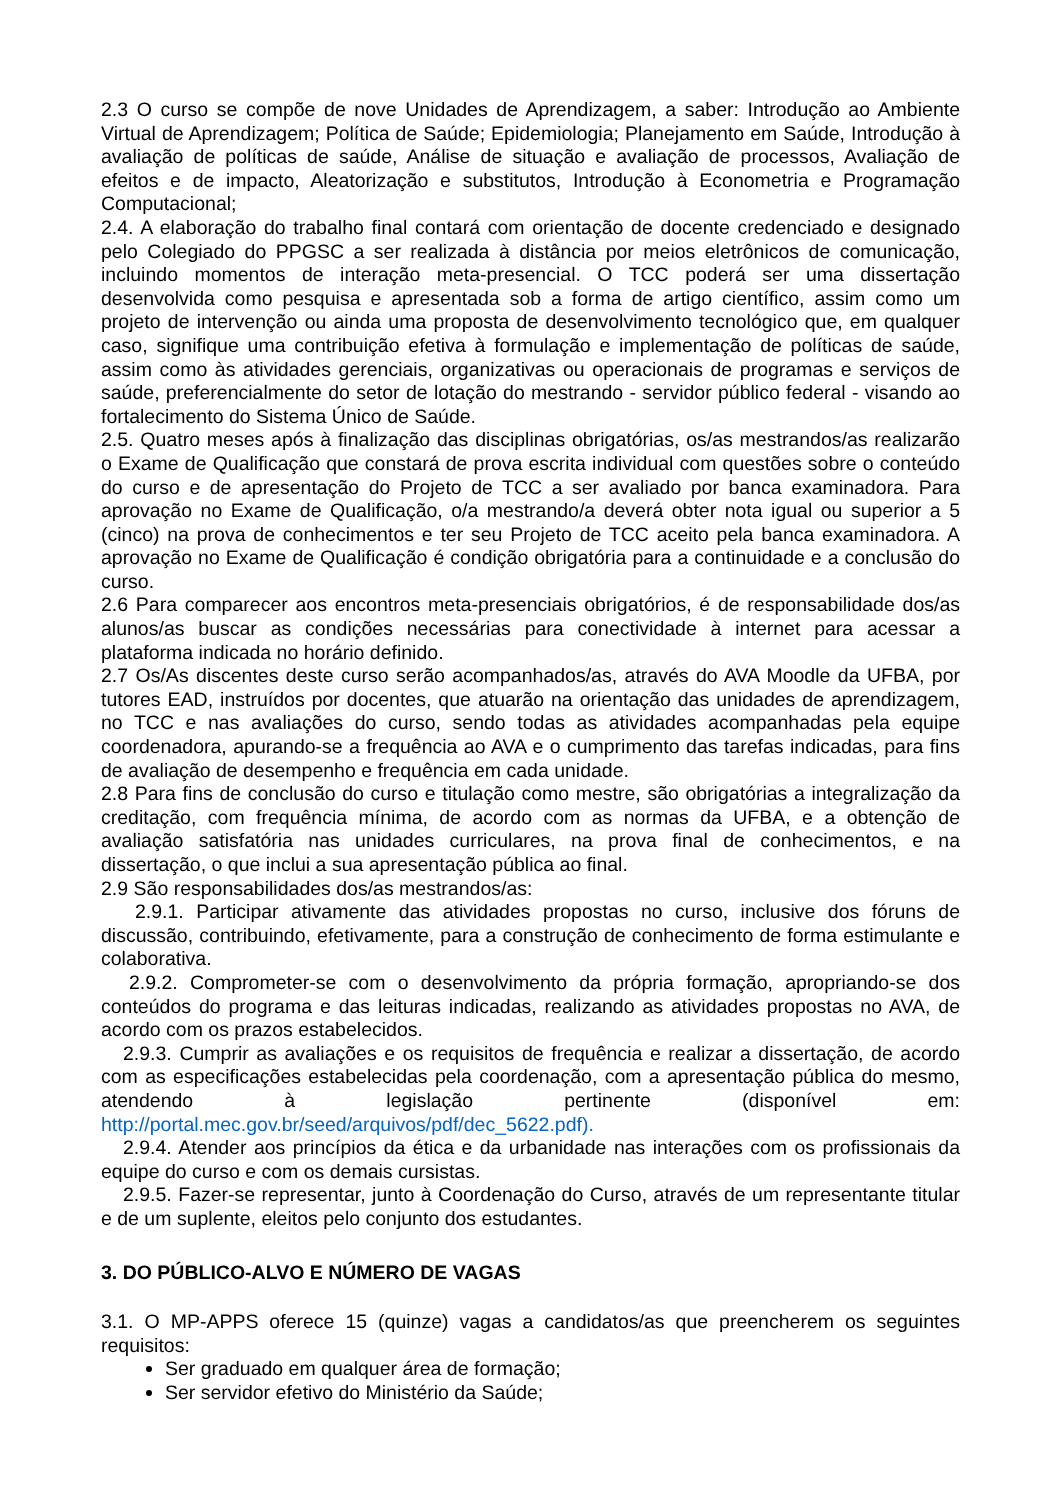2.3 O curso se compõe de nove Unidades de Aprendizagem, a saber: Introdução ao Ambiente Virtual de Aprendizagem; Política de Saúde; Epidemiologia; Planejamento em Saúde, Introdução à avaliação de políticas de saúde, Análise de situação e avaliação de processos, Avaliação de efeitos e de impacto, Aleatorização e substitutos, Introdução à Econometria e Programação Computacional;
2.4. A elaboração do trabalho final contará com orientação de docente credenciado e designado pelo Colegiado do PPGSC a ser realizada à distância por meios eletrônicos de comunicação, incluindo momentos de interação meta-presencial. O TCC poderá ser uma dissertação desenvolvida como pesquisa e apresentada sob a forma de artigo científico, assim como um projeto de intervenção ou ainda uma proposta de desenvolvimento tecnológico que, em qualquer caso, signifique uma contribuição efetiva à formulação e implementação de políticas de saúde, assim como às atividades gerenciais, organizativas ou operacionais de programas e serviços de saúde, preferencialmente do setor de lotação do mestrando - servidor público federal - visando ao fortalecimento do Sistema Único de Saúde.
2.5. Quatro meses após à finalização das disciplinas obrigatórias, os/as mestrandos/as realizarão o Exame de Qualificação que constará de prova escrita individual com questões sobre o conteúdo do curso e de apresentação do Projeto de TCC a ser avaliado por banca examinadora. Para aprovação no Exame de Qualificação, o/a mestrando/a deverá obter nota igual ou superior a 5 (cinco) na prova de conhecimentos e ter seu Projeto de TCC aceito pela banca examinadora. A aprovação no Exame de Qualificação é condição obrigatória para a continuidade e a conclusão do curso.
2.6 Para comparecer aos encontros meta-presenciais obrigatórios, é de responsabilidade dos/as alunos/as buscar as condições necessárias para conectividade à internet para acessar a plataforma indicada no horário definido.
2.7 Os/As discentes deste curso serão acompanhados/as, através do AVA Moodle da UFBA, por tutores EAD, instruídos por docentes, que atuarão na orientação das unidades de aprendizagem, no TCC e nas avaliações do curso, sendo todas as atividades acompanhadas pela equipe coordenadora, apurando-se a frequência ao AVA e o cumprimento das tarefas indicadas, para fins de avaliação de desempenho e frequência em cada unidade.
2.8 Para fins de conclusão do curso e titulação como mestre, são obrigatórias a integralização da creditação, com frequência mínima, de acordo com as normas da UFBA, e a obtenção de avaliação satisfatória nas unidades curriculares, na prova final de conhecimentos, e na dissertação, o que inclui a sua apresentação pública ao final.
2.9 São responsabilidades dos/as mestrandos/as:
2.9.1. Participar ativamente das atividades propostas no curso, inclusive dos fóruns de discussão, contribuindo, efetivamente, para a construção de conhecimento de forma estimulante e colaborativa.
2.9.2. Comprometer-se com o desenvolvimento da própria formação, apropriando-se dos conteúdos do programa e das leituras indicadas, realizando as atividades propostas no AVA, de acordo com os prazos estabelecidos.
2.9.3. Cumprir as avaliações e os requisitos de frequência e realizar a dissertação, de acordo com as especificações estabelecidas pela coordenação, com a apresentação pública do mesmo, atendendo à legislação pertinente (disponível em: http://portal.mec.gov.br/seed/arquivos/pdf/dec_5622.pdf).
2.9.4. Atender aos princípios da ética e da urbanidade nas interações com os profissionais da equipe do curso e com os demais cursistas.
2.9.5. Fazer-se representar, junto à Coordenação do Curso, através de um representante titular e de um suplente, eleitos pelo conjunto dos estudantes.
3. DO PÚBLICO-ALVO E NÚMERO DE VAGAS
3.1. O MP-APPS oferece 15 (quinze) vagas a candidatos/as que preencherem os seguintes requisitos:
Ser graduado em qualquer área de formação;
Ser servidor efetivo do Ministério da Saúde;